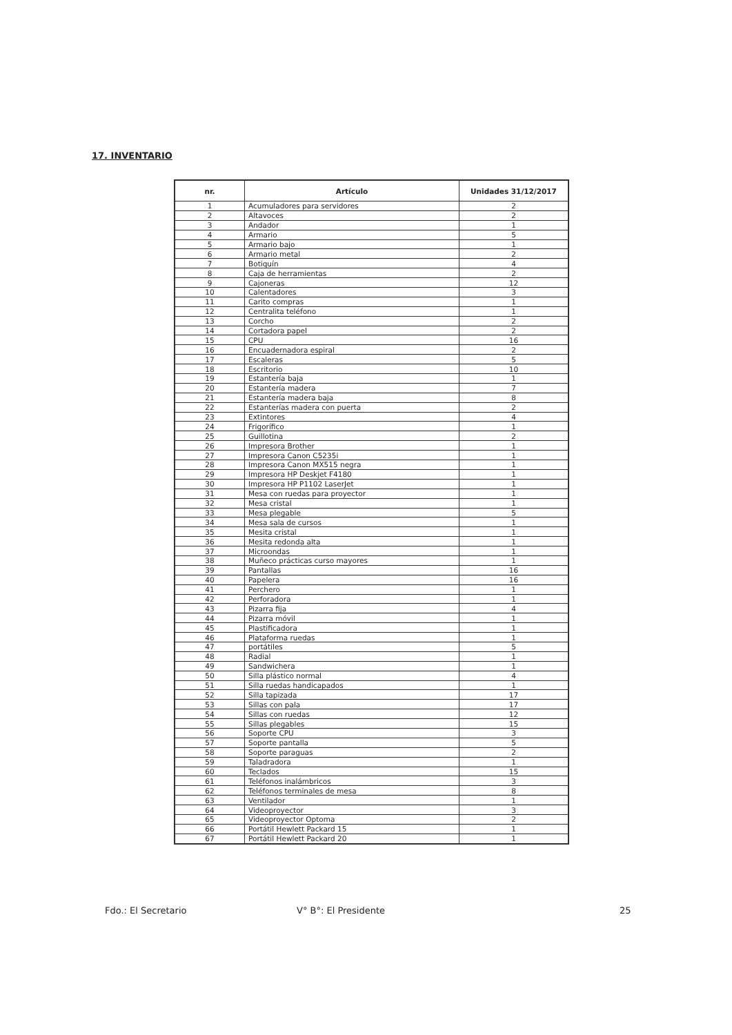17. INVENTARIO
| nr. | Artículo | Unidades 31/12/2017 |
| --- | --- | --- |
| 1 | Acumuladores para servidores | 2 |
| 2 | Altavoces | 2 |
| 3 | Andador | 1 |
| 4 | Armario | 5 |
| 5 | Armario bajo | 1 |
| 6 | Armario metal | 2 |
| 7 | Botiquín | 4 |
| 8 | Caja de herramientas | 2 |
| 9 | Cajoneras | 12 |
| 10 | Calentadores | 3 |
| 11 | Carito compras | 1 |
| 12 | Centralita teléfono | 1 |
| 13 | Corcho | 2 |
| 14 | Cortadora papel | 2 |
| 15 | CPU | 16 |
| 16 | Encuadernadora espiral | 2 |
| 17 | Escaleras | 5 |
| 18 | Escritorio | 10 |
| 19 | Estantería baja | 1 |
| 20 | Estantería madera | 7 |
| 21 | Estantería madera baja | 8 |
| 22 | Estanterías madera con puerta | 2 |
| 23 | Extintores | 4 |
| 24 | Frigorífico | 1 |
| 25 | Guillotina | 2 |
| 26 | Impresora Brother | 1 |
| 27 | Impresora Canon C5235i | 1 |
| 28 | Impresora Canon MX515 negra | 1 |
| 29 | Impresora HP Deskjet F4180 | 1 |
| 30 | Impresora HP P1102 LaserJet | 1 |
| 31 | Mesa con ruedas para proyector | 1 |
| 32 | Mesa cristal | 1 |
| 33 | Mesa plegable | 5 |
| 34 | Mesa sala de cursos | 1 |
| 35 | Mesita cristal | 1 |
| 36 | Mesita redonda alta | 1 |
| 37 | Microondas | 1 |
| 38 | Muñeco prácticas curso mayores | 1 |
| 39 | Pantallas | 16 |
| 40 | Papelera | 16 |
| 41 | Perchero | 1 |
| 42 | Perforadora | 1 |
| 43 | Pizarra fija | 4 |
| 44 | Pizarra móvil | 1 |
| 45 | Plastificadora | 1 |
| 46 | Plataforma ruedas | 1 |
| 47 | portátiles | 5 |
| 48 | Radial | 1 |
| 49 | Sandwichera | 1 |
| 50 | Silla plástico normal | 4 |
| 51 | Silla ruedas handicapados | 1 |
| 52 | Silla tapizada | 17 |
| 53 | Sillas con pala | 17 |
| 54 | Sillas con ruedas | 12 |
| 55 | Sillas plegables | 15 |
| 56 | Soporte CPU | 3 |
| 57 | Soporte pantalla | 5 |
| 58 | Soporte paraguas | 2 |
| 59 | Taladradora | 1 |
| 60 | Teclados | 15 |
| 61 | Teléfonos inalámbricos | 3 |
| 62 | Teléfonos terminales de mesa | 8 |
| 63 | Ventilador | 1 |
| 64 | Videoproyector | 3 |
| 65 | Videoproyector Optoma | 2 |
| 66 | Portátil Hewlett Packard 15 | 1 |
| 67 | Portátil Hewlett Packard 20 | 1 |
Fdo.: El Secretario V° B°: El Presidente 25